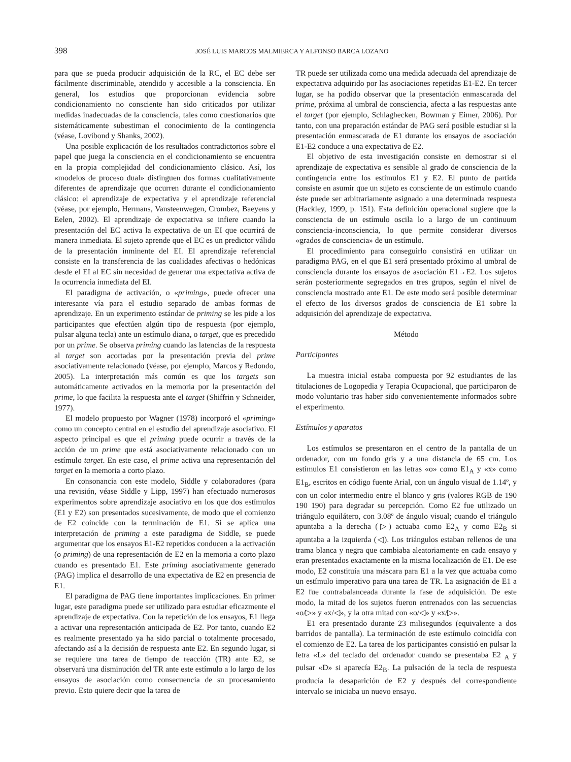398 JOSÉ LUIS MARCOS MALMIERCA Y ALFONSO BARCA LOZANO
para que se pueda producir adquisición de la RC, el EC debe ser fácilmente discriminable, atendido y accesible a la consciencia. En general, los estudios que proporcionan evidencia sobre condicionamiento no consciente han sido criticados por utilizar medidas inadecuadas de la consciencia, tales como cuestionarios que sistemáticamente subestiman el conocimiento de la contingencia (véase, Lovibond y Shanks, 2002).
Una posible explicación de los resultados contradictorios sobre el papel que juega la consciencia en el condicionamiento se encuentra en la propia complejidad del condicionamiento clásico. Así, los «modelos de proceso dual» distinguen dos formas cualitativamente diferentes de aprendizaje que ocurren durante el condicionamiento clásico: el aprendizaje de expectativa y el aprendizaje referencial (véase, por ejemplo, Hermans, Vansteenwegen, Crombez, Baeyens y Eelen, 2002). El aprendizaje de expectativa se infiere cuando la presentación del EC activa la expectativa de un EI que ocurrirá de manera inmediata. El sujeto aprende que el EC es un predictor válido de la presentación inminente del EI. El aprendizaje referencial consiste en la transferencia de las cualidades afectivas o hedónicas desde el EI al EC sin necesidad de generar una expectativa activa de la ocurrencia inmediata del EI.
El paradigma de activación, o «priming», puede ofrecer una interesante vía para el estudio separado de ambas formas de aprendizaje. En un experimento estándar de priming se les pide a los participantes que efectúen algún tipo de respuesta (por ejemplo, pulsar alguna tecla) ante un estímulo diana, o target, que es precedido por un prime. Se observa priming cuando las latencias de la respuesta al target son acortadas por la presentación previa del prime asociativamente relacionado (véase, por ejemplo, Marcos y Redondo, 2005). La interpretación más común es que los targets son automáticamente activados en la memoria por la presentación del prime, lo que facilita la respuesta ante el target (Shiffrin y Schneider, 1977).
El modelo propuesto por Wagner (1978) incorporó el «priming» como un concepto central en el estudio del aprendizaje asociativo. El aspecto principal es que el priming puede ocurrir a través de la acción de un prime que está asociativamente relacionado con un estímulo target. En este caso, el prime activa una representación del target en la memoria a corto plazo.
En consonancia con este modelo, Siddle y colaboradores (para una revisión, véase Siddle y Lipp, 1997) han efectuado numerosos experimentos sobre aprendizaje asociativo en los que dos estímulos (E1 y E2) son presentados sucesivamente, de modo que el comienzo de E2 coincide con la terminación de E1. Si se aplica una interpretación de priming a este paradigma de Siddle, se puede argumentar que los ensayos E1-E2 repetidos conducen a la activación (o priming) de una representación de E2 en la memoria a corto plazo cuando es presentado E1. Este priming asociativamente generado (PAG) implica el desarrollo de una expectativa de E2 en presencia de E1.
El paradigma de PAG tiene importantes implicaciones. En primer lugar, este paradigma puede ser utilizado para estudiar eficazmente el aprendizaje de expectativa. Con la repetición de los ensayos, E1 llega a activar una representación anticipada de E2. Por tanto, cuando E2 es realmente presentado ya ha sido parcial o totalmente procesado, afectando así a la decisión de respuesta ante E2. En segundo lugar, si se requiere una tarea de tiempo de reacción (TR) ante E2, se observará una disminución del TR ante este estímulo a lo largo de los ensayos de asociación como consecuencia de su procesamiento previo. Esto quiere decir que la tarea de
TR puede ser utilizada como una medida adecuada del aprendizaje de expectativa adquirido por las asociaciones repetidas E1-E2. En tercer lugar, se ha podido observar que la presentación enmascarada del prime, próxima al umbral de consciencia, afecta a las respuestas ante el target (por ejemplo, Schlaghecken, Bowman y Eimer, 2006). Por tanto, con una preparación estándar de PAG será posible estudiar si la presentación enmascarada de E1 durante los ensayos de asociación E1-E2 conduce a una expectativa de E2.
El objetivo de esta investigación consiste en demostrar si el aprendizaje de expectativa es sensible al grado de consciencia de la contingencia entre los estímulos E1 y E2. El punto de partida consiste en asumir que un sujeto es consciente de un estímulo cuando éste puede ser arbitrariamente asignado a una determinada respuesta (Hackley, 1999, p. 151). Esta definición operacional sugiere que la consciencia de un estímulo oscila lo a largo de un continuum consciencia-inconsciencia, lo que permite considerar diversos «grados de consciencia» de un estímulo.
El procedimiento para conseguirlo consistirá en utilizar un paradigma PAG, en el que E1 será presentado próximo al umbral de consciencia durante los ensayos de asociación E1→E2. Los sujetos serán posteriormente segregados en tres grupos, según el nivel de consciencia mostrado ante E1. De este modo será posible determinar el efecto de los diversos grados de consciencia de E1 sobre la adquisición del aprendizaje de expectativa.
Método
Participantes
La muestra inicial estaba compuesta por 92 estudiantes de las titulaciones de Logopedia y Terapia Ocupacional, que participaron de modo voluntario tras haber sido convenientemente informados sobre el experimento.
Estímulos y aparatos
Los estímulos se presentaron en el centro de la pantalla de un ordenador, con un fondo gris y a una distancia de 65 cm. Los estímulos E1 consistieron en las letras «o» como E1<sub>A</sub> y «x» como E1<sub>B</sub>, escritos en código fuente Arial, con un ángulo visual de 1.14º, y con un color intermedio entre el blanco y gris (valores RGB de 190 190 190) para degradar su percepción. Como E2 fue utilizado un triángulo equilátero, con 3.08º de ángulo visual; cuando el triángulo apuntaba a la derecha (▷) actuaba como E2<sub>A</sub> y como E2<sub>B</sub> si apuntaba a la izquierda (◁). Los triángulos estaban rellenos de una trama blanca y negra que cambiaba aleatoriamente en cada ensayo y eran presentados exactamente en la misma localización de E1. De ese modo, E2 constituía una máscara para E1 a la vez que actuaba como un estímulo imperativo para una tarea de TR. La asignación de E1 a E2 fue contrabalanceada durante la fase de adquisición. De este modo, la mitad de los sujetos fueron entrenados con las secuencias «o/▷» y «x/◁», y la otra mitad con «o/◁» y «x/▷».
E1 era presentado durante 23 milisegundos (equivalente a dos barridos de pantalla). La terminación de este estímulo coincidía con el comienzo de E2. La tarea de los participantes consistió en pulsar la letra «L» del teclado del ordenador cuando se presentaba E2 <sub>A</sub> y pulsar «D» si aparecía E2<sub>B</sub>. La pulsación de la tecla de respuesta producía la desaparición de E2 y después del correspondiente intervalo se iniciaba un nuevo ensayo.